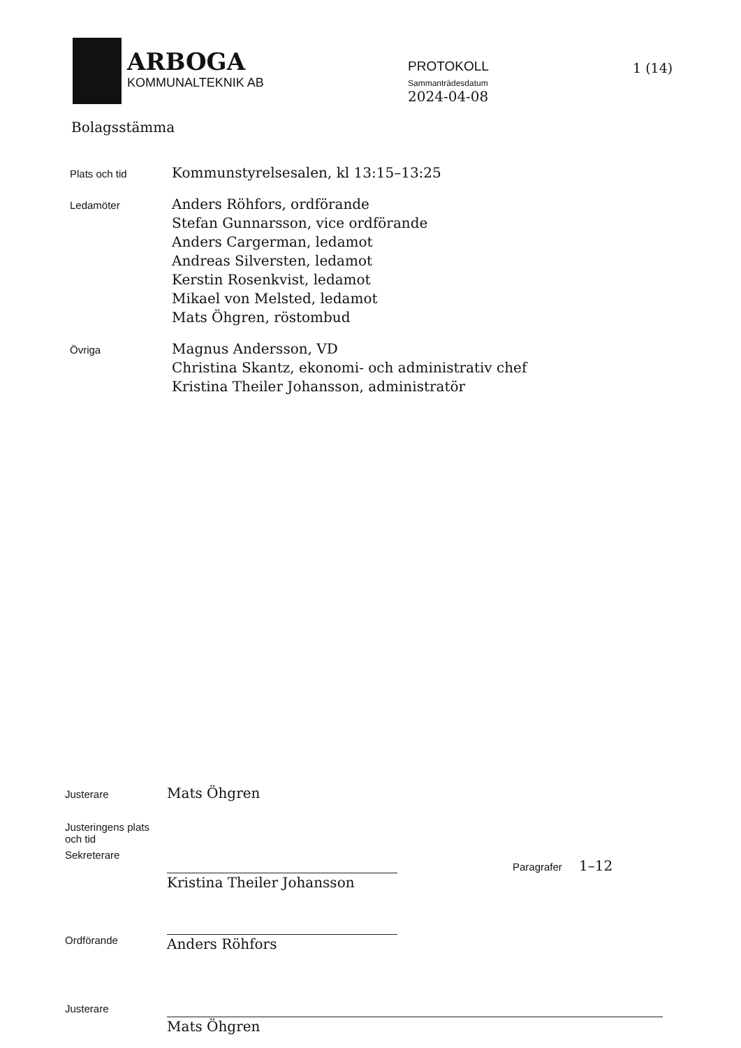ARBOGA
KOMMUNALTEKNIK AB
PROTOKOLL
Sammanträdesdatum
2024-04-08
1 (14)
Bolagsstämma
Plats och tid
Kommunstyrelsesalen, kl 13:15–13:25
Ledamöter
Anders Röhfors, ordförande
Stefan Gunnarsson, vice ordförande
Anders Cargerman, ledamot
Andreas Silversten, ledamot
Kerstin Rosenkvist, ledamot
Mikael von Melsted, ledamot
Mats Öhgren, röstombud
Övriga
Magnus Andersson, VD
Christina Skantz, ekonomi- och administrativ chef
Kristina Theiler Johansson, administratör
Justerare
Mats Öhgren
Justeringens plats och tid
Sekreterare
Kristina Theiler Johansson
Paragrafer 1–12
Ordförande
Anders Röhfors
Justerare
Mats Öhgren